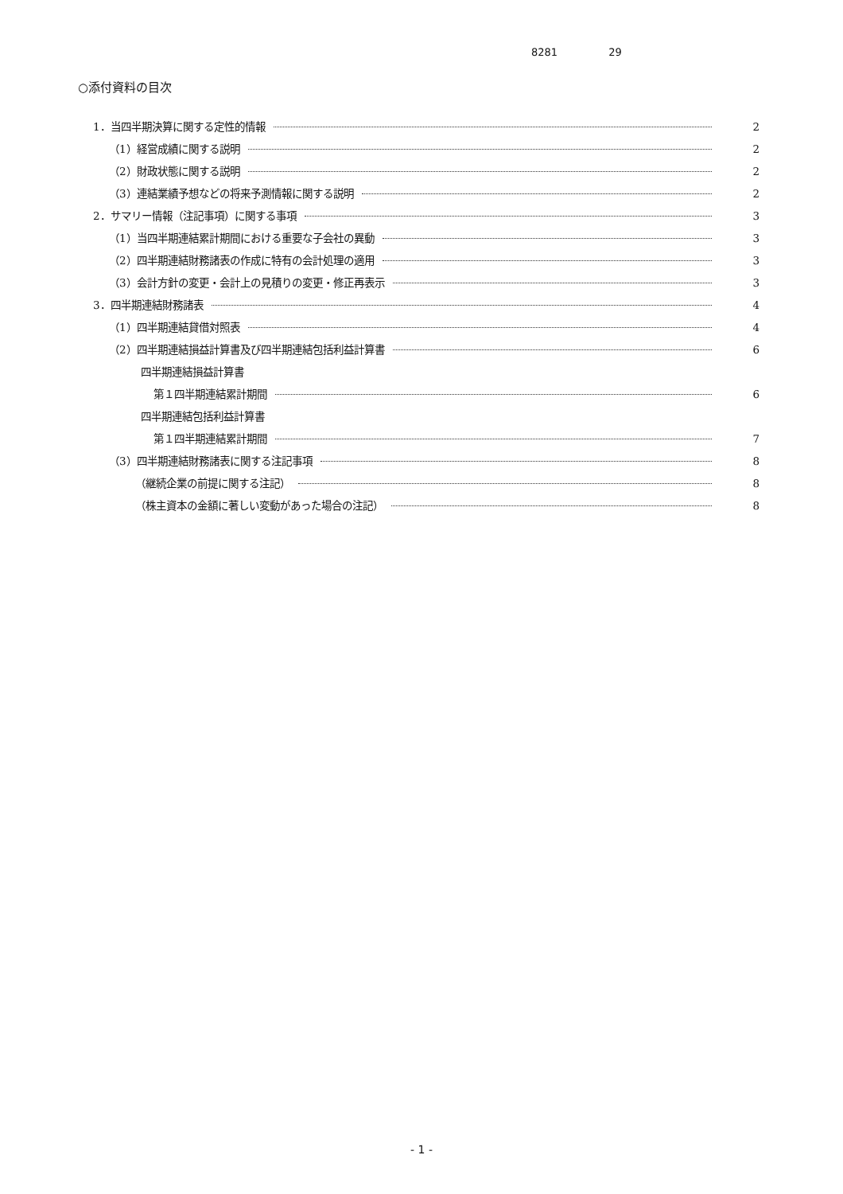8281 29
○添付資料の目次
1．当四半期決算に関する定性的情報 2
（1）経営成績に関する説明 2
（2）財政状態に関する説明 2
（3）連結業績予想などの将来予測情報に関する説明 2
2．サマリー情報（注記事項）に関する事項 3
（1）当四半期連結累計期間における重要な子会社の異動 3
（2）四半期連結財務諸表の作成に特有の会計処理の適用 3
（3）会計方針の変更・会計上の見積りの変更・修正再表示 3
3．四半期連結財務諸表 4
（1）四半期連結貸借対照表 4
（2）四半期連結損益計算書及び四半期連結包括利益計算書 6
四半期連結損益計算書
第１四半期連結累計期間 6
四半期連結包括利益計算書
第１四半期連結累計期間 7
（3）四半期連結財務諸表に関する注記事項 8
（継続企業の前提に関する注記） 8
（株主資本の金額に著しい変動があった場合の注記） 8
- 1 -